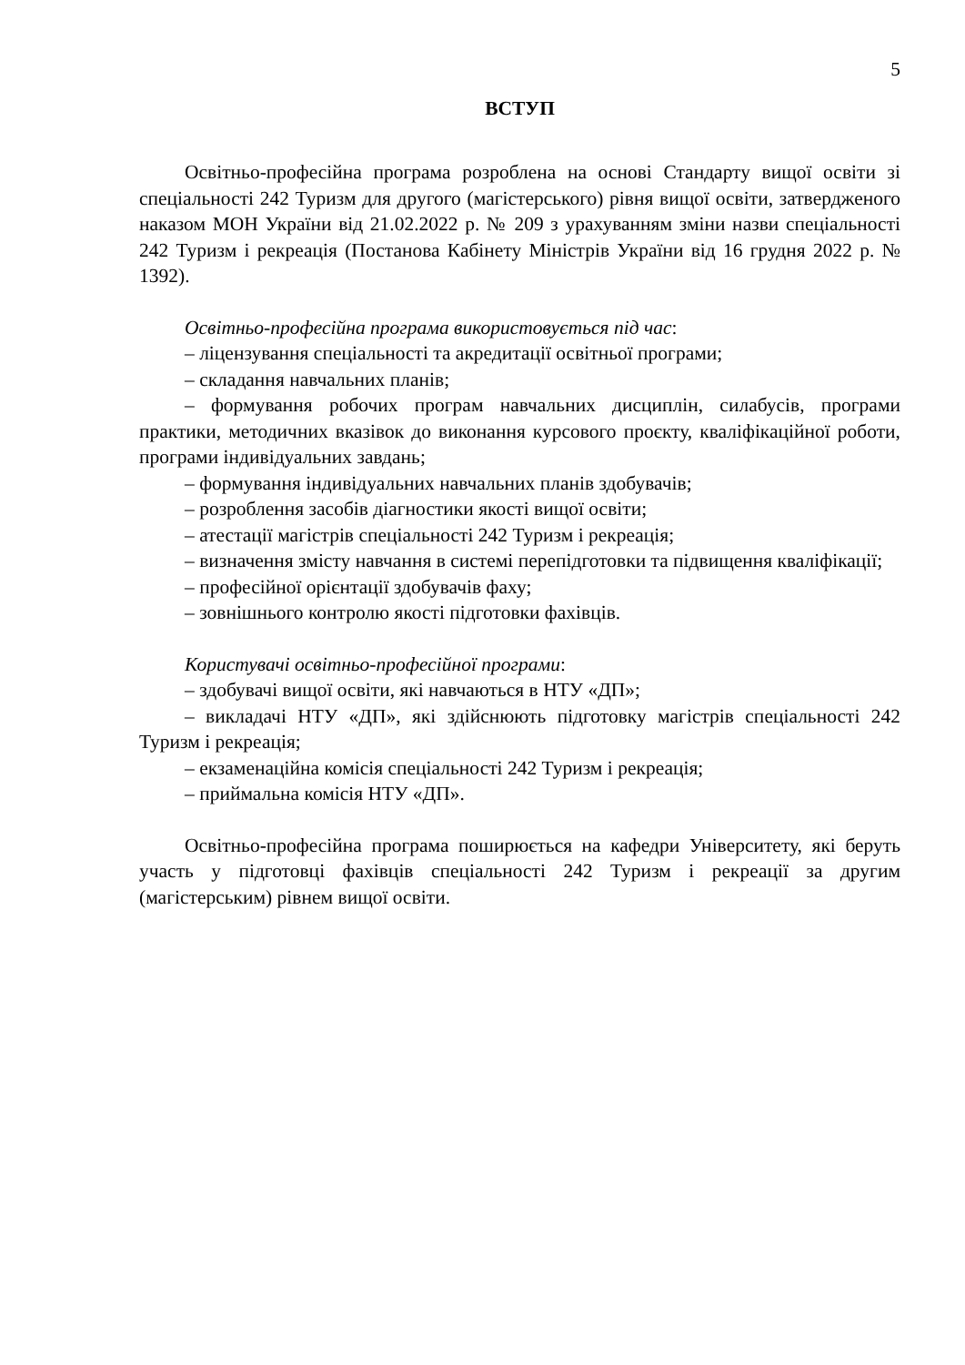5
ВСТУП
Освітньо-професійна програма розроблена на основі Стандарту вищої освіти зі спеціальності 242 Туризм для другого (магістерського) рівня вищої освіти, затвердженого наказом МОН України від 21.02.2022 р. № 209 з урахуванням зміни назви спеціальності 242 Туризм і рекреація (Постанова Кабінету Міністрів України від 16 грудня 2022 р. № 1392).
Освітньо-професійна програма використовується під час:
– ліцензування спеціальності та акредитації освітньої програми;
– складання навчальних планів;
– формування робочих програм навчальних дисциплін, силабусів, програми практики, методичних вказівок до виконання курсового проєкту, кваліфікаційної роботи, програми індивідуальних завдань;
– формування індивідуальних навчальних планів здобувачів;
– розроблення засобів діагностики якості вищої освіти;
– атестації магістрів спеціальності 242 Туризм і рекреація;
– визначення змісту навчання в системі перепідготовки та підвищення кваліфікації;
– професійної орієнтації здобувачів фаху;
– зовнішнього контролю якості підготовки фахівців.
Користувачі освітньо-професійної програми:
– здобувачі вищої освіти, які навчаються в НТУ «ДП»;
– викладачі НТУ «ДП», які здійснюють підготовку магістрів спеціальності 242 Туризм і рекреація;
– екзаменаційна комісія спеціальності 242 Туризм і рекреація;
– приймальна комісія НТУ «ДП».
Освітньо-професійна програма поширюється на кафедри Університету, які беруть участь у підготовці фахівців спеціальності 242 Туризм і рекреації за другим (магістерським) рівнем вищої освіти.